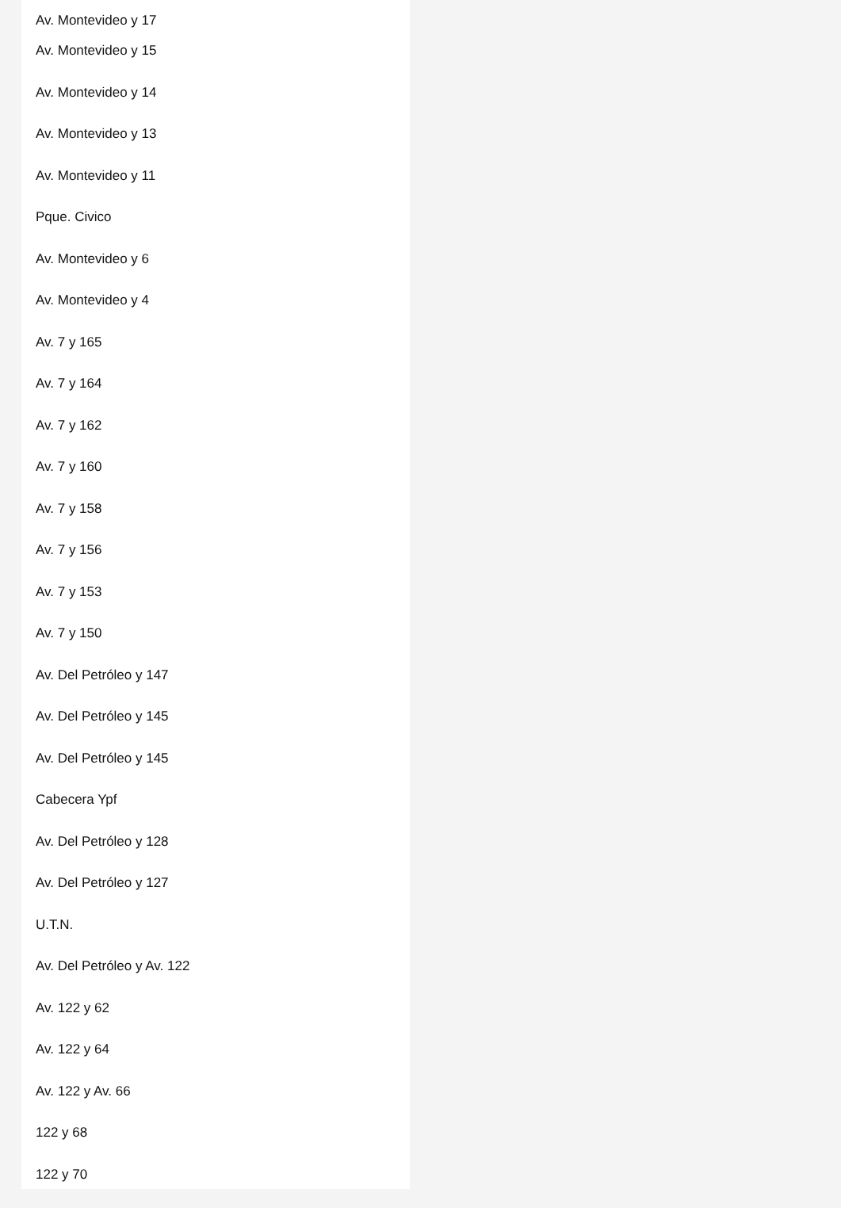Av. Montevideo y 17
Av. Montevideo y 15
Av. Montevideo y 14
Av. Montevideo y 13
Av. Montevideo y 11
Pque. Civico
Av. Montevideo y 6
Av. Montevideo y 4
Av. 7 y 165
Av. 7 y 164
Av. 7 y 162
Av. 7 y 160
Av. 7 y 158
Av. 7 y 156
Av. 7 y 153
Av. 7 y 150
Av. Del Petróleo y 147
Av. Del Petróleo y 145
Av. Del Petróleo y 145
Cabecera Ypf
Av. Del Petróleo y 128
Av. Del Petróleo y 127
U.T.N.
Av. Del Petróleo y Av. 122
Av. 122 y 62
Av. 122 y 64
Av. 122 y Av. 66
122 y 68
122 y 70